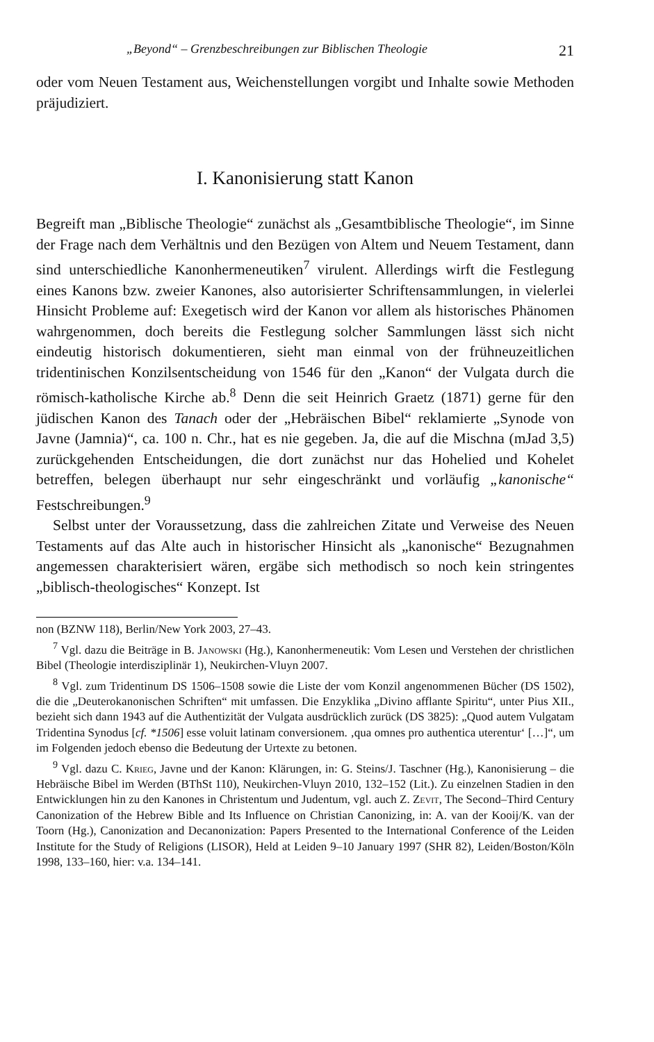„Beyond“ – Grenzbeschreibungen zur Biblischen Theologie 21
oder vom Neuen Testament aus, Weichenstellungen vorgibt und Inhalte sowie Methoden präjudiziert.
I. Kanonisierung statt Kanon
Begreift man „Biblische Theologie“ zunächst als „Gesamtbiblische Theologie“, im Sinne der Frage nach dem Verhältnis und den Bezügen von Altem und Neuem Testament, dann sind unterschiedliche Kanonhermeneutiken<sup>7</sup> virulent. Allerdings wirft die Festlegung eines Kanons bzw. zweier Kanones, also autorisierter Schriftensammlungen, in vielerlei Hinsicht Probleme auf: Exegetisch wird der Kanon vor allem als historisches Phänomen wahrgenommen, doch bereits die Festlegung solcher Sammlungen lässt sich nicht eindeutig historisch dokumentieren, sieht man einmal von der frühneuzeitlichen tridentinischen Konzilsentscheidung von 1546 für den „Kanon“ der Vulgata durch die römisch-katholische Kirche ab.<sup>8</sup> Denn die seit Heinrich Graetz (1871) gerne für den jüdischen Kanon des Tanach oder der „Hebräischen Bibel“ reklamierte „Synode von Javne (Jamnia)“, ca. 100 n. Chr., hat es nie gegeben. Ja, die auf die Mischna (mJad 3,5) zurückgehenden Entscheidungen, die dort zunächst nur das Hohelied und Kohelet betreffen, belegen überhaupt nur sehr eingeschränkt und vorläufig „kanonische“ Festschreibungen.<sup>9</sup>
Selbst unter der Voraussetzung, dass die zahlreichen Zitate und Verweise des Neuen Testaments auf das Alte auch in historischer Hinsicht als „kanonische“ Bezugnahmen angemessen charakterisiert wären, ergäbe sich methodisch so noch kein stringentes „biblisch-theologisches“ Konzept. Ist
non (BZNW 118), Berlin/New York 2003, 27–43.
<sup>7</sup> Vgl. dazu die Beiträge in B. Janowski (Hg.), Kanonhermeneutik: Vom Lesen und Verstehen der christlichen Bibel (Theologie interdisziplinär 1), Neukirchen-Vluyn 2007.
<sup>8</sup> Vgl. zum Tridentinum DS 1506–1508 sowie die Liste der vom Konzil angenommenen Bücher (DS 1502), die die „Deuterokanonischen Schriften“ mit umfassen. Die Enzyklika „Divino afflante Spiritu“, unter Pius XII., bezieht sich dann 1943 auf die Authentizität der Vulgata ausdrücklich zurück (DS 3825): „Quod autem Vulgatam Tridentina Synodus [cf. *1506] esse voluit latinam conversionem. ‚qua omnes pro authentica uterentur‘ […]“, um im Folgenden jedoch ebenso die Bedeutung der Urtexte zu betonen.
<sup>9</sup> Vgl. dazu C. Krieg, Javne und der Kanon: Klärungen, in: G. Steins/J. Taschner (Hg.), Kanonisierung – die Hebräische Bibel im Werden (BThSt 110), Neukirchen-Vluyn 2010, 132–152 (Lit.). Zu einzelnen Stadien in den Entwicklungen hin zu den Kanones in Christentum und Judentum, vgl. auch Z. Zevit, The Second–Third Century Canonization of the Hebrew Bible and Its Influence on Christian Canonizing, in: A. van der Kooij/K. van der Toorn (Hg.), Canonization and Decanonization: Papers Presented to the International Conference of the Leiden Institute for the Study of Religions (LISOR), Held at Leiden 9–10 January 1997 (SHR 82), Leiden/Boston/Köln 1998, 133–160, hier: v.a. 134–141.